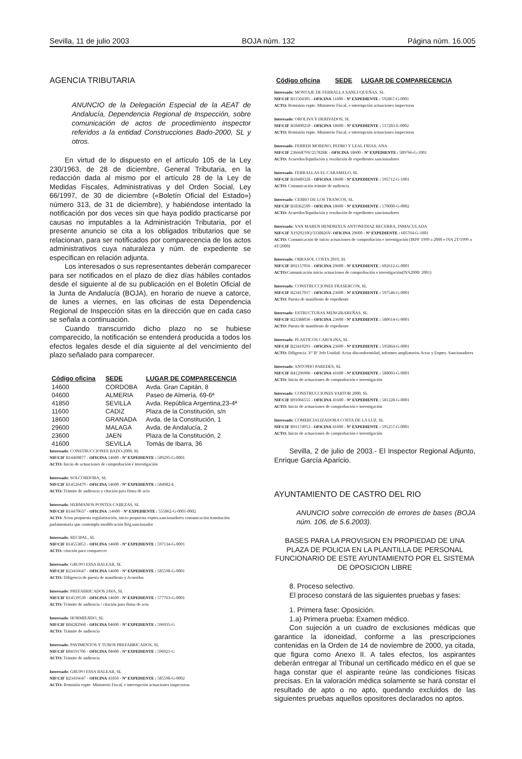Sevilla, 11 de julio 2003 BOJA núm. 132 Página núm. 16.005
AGENCIA TRIBUTARIA
ANUNCIO de la Delegación Especial de la AEAT de Andalucía, Dependencia Regional de Inspección, sobre comunicación de actos de procedimiento inspector referidos a la entidad Construcciones Bado-2000, SL y otros.
En virtud de lo dispuesto en el artículo 105 de la Ley 230/1963, de 28 de diciembre, General Tributaria, en la redacción dada al mismo por el artículo 28 de la Ley de Medidas Fiscales, Administrativas y del Orden Social, Ley 66/1997, de 30 de diciembre («Boletín Oficial del Estado») número 313, de 31 de diciembre), y habiéndose intentado la notificación por dos veces sin que haya podido practicarse por causas no imputables a la Administración Tributaria, por el presente anuncio se cita a los obligados tributarios que se relacionan, para ser notificados por comparecencia de los actos administrativos cuya naturaleza y núm. de expediente se especifican en relación adjunta.
Los interesados o sus representantes deberán comparecer para ser notificados en el plazo de diez días hábiles contados desde el siguiente al de su publicación en el Boletín Oficial de la Junta de Andalucía (BOJA), en horario de nueve a catorce, de lunes a viernes, en las oficinas de esta Dependencia Regional de Inspección sitas en la dirección que en cada caso se señala a continuación.
Cuando transcurrido dicho plazo no se hubiese comparecido, la notificación se entenderá producida a todos los efectos legales desde el día siguiente al del vencimiento del plazo señalado para comparecer.
| Código oficina | SEDE | LUGAR DE COMPARECENCIA |
| --- | --- | --- |
| 14600 | CORDOBA | Avda. Gran Capitán, 8 |
| 04600 | ALMERIA | Paseo de Almería, 69-6ª |
| 41850 | SEVILLA | Avda. República Argentina,23-4ª |
| 11600 | CADIZ | Plaza de la Constitución, s/n |
| 18600 | GRANADA | Avda. de la Constitución, 1 |
| 29600 | MALAGA | Avda. de Andalucía, 2 |
| 23600 | JAEN | Plaza de la Constitución, 2 |
| 41600 | SEVILLA | Tomás de Ibarra, 36 |
Interesado: CONSTRUCCIONES BADO-2000, SL
NIF/CIF B14460877 - OFICINA 14600 - Nº EXPEDIENTE : 589295-G-0001
ACTO: Inicio de actuaciones de comprobación e investigación
Interesado: SOLCORDOBA, SL
NIF/CIF B14526479 - OFICINA 14600 - Nº EXPEDIENTE : 584982-E
ACTO: Trámite de audiencia y citación para firma de acta
Interesado: HERMANOS PONTES CABEZAS, SL
NIF/CIF B14470637 - OFICINA :14600 - Nº EXPEDIENTE : 555862-G-0001-0002
ACTO: Actas propuesta regularización, inicio propuesta exptes.sancionadores comunicación tramitación parlamentaria que contempla modificación Rég.sancionador
Interesado: RECIPAL, SL
NIF/CIF B14553853 - OFICINA 14600 - Nº EXPEDIENTE : 597134-G-0001
ACTO: citación para comparecer
Interesado: GRUPO ESSA BALEAR, SL
NIF/CIF B23416647 - OFICINA 14600 - Nº EXPEDIENTE : 585598-G-0001
ACTO: Diligencia de puesta de manifiesto y Acuerdos
Interesado: PREFABRICADOS JAVA, SL
NIF/CIF B14539530 - OFICINA 14600 - Nº EXPEDIENTE : 577763-G-0001
ACTO: Trámite de audiencia / citación para firma de acta
Interesado: HORMIEJIDO, SL
NIF/CIF B04282968 - OFICINA 04600 - Nº EXPEDIENTE : 596935-G
ACTO: Trámite de audiencia
Interesado: PAVIMENTOS Y TUBOS PREFABRICADOS, SL
NIF/CIF B04191706 - OFICINA 04600 - Nº EXPEDIENTE : 596921-G
ACTO: Trámite de audiencia
Interesado: GRUPO ESSA BALEAR, SL
NIF/CIF B23416647 - OFICINA 41850 - Nº EXPEDIENTE : 585598-G-0002
ACTO: Remisión expte. Ministerio Fiscal, e interrupción actuaciones inspectoras
| Código oficina | SEDE | LUGAR DE COMPARECENCIA |
| --- | --- | --- |
Interesado: MONTAJE DE FERRALLA SANLUQUEÑAS, SL
NIF/CIF B11504305 - OFICINA 11600 - Nº EXPEDIENTE : 592867-G-0001
ACTO: Remisión expte. Ministerio Fiscal, e interrupción actuaciones inspectoras
Interesado: OROLIVA Y DERIVADOS, SL
NIF/CIF B18490250 - OFICINA 18600 - Nº EXPEDIENTE : 517283-E-0002
ACTO: Remisión expte. Ministerio Fiscal, e interrupción actuaciones inspectoras
Interesado: FERRER MORENO, PEDRO Y LEAL FRIAS, ANA
NIF/CIF 23666879V/257828K - OFICINA 18600 - Nº EXPEDIENTE : 589766-G-1001
ACTO: Acuerdos/liquidación y resolución de expedientes sancionadores
Interesado: FERRALLAS EL CARAMELO, SL
NIF/CIF B18489328 - OFICINA 18600 - Nº EXPEDIENTE : 595712-G-1001
ACTO: Comunicación trámite de audiencia
Interesado: CERRO DE LOS TRANCOS, SL
NIF/CIF B18362509 - OFICINA 18600 - Nº EXPEDIENTE : 570000-G-0002
ACTO: Acuerdos/liquidación y resolución de expedientes sancionadores
Interesado: VAN MAREN HENDRIXUS ANTONI/DIAZ BECERRA, INMACULADA
NIF/CIF X1929210Q/3338826V- OFICINA 29600 - Nº EXPEDIENTE : 605764-G-1001
ACTO: Comunicación de inicio actuaciones de comprobación e investigación (IRPF 1999 a 2000 e IVA 2T/1999 a 4T/2000)
Interesado: OBRASOL COSTA 2010, SL
NIF/CIF B92157056 - OFICINA 29600 - Nº EXPEDIENTE : 602612-G-0001
ACTO: Comunicación inicio actuaciones de comprobación e investigación(IVA2000/ 2001)
Interesado: CONSTRUCCIONES FRASERCON, SL
NIF/CIF B23417017 - OFICINA 23600 - Nº EXPEDIENTE : 597546-G-0001
ACTO: Puesta de manifiesto de expediente
Interesado: ESTRUCTURAS MENGIBAREÑAS, SL
NIF/CIF B23388036 - OFICINA 23600 - Nº EXPEDIENTE : 580614-G-0001
ACTO: Puesta de manifiesto de expediente
Interesado: PLASTICOS CAROLINA, SL
NIF/CIF B23410293 - OFICINA 23600 - Nº EXPEDIENTE : 595864-G-0001
ACTO: Diligencia .Vº Bº Jefe Unidad. Actas disconformidad, informes ampliatorios Actas y Exptes. Sancionadores
Interesado: ANTONIO PAREDES, SL
NIF/CIF B41296906 - OFICINA 41600 - Nº EXPEDIENTE : 588003-G-0001
ACTO: Inicio de actuaciones de comprobación e investigación
Interesado: CONSTRUCCIONES VARTOR 2000, SL
NIF/CIF B91066555 - OFICINA 41600 - Nº EXPEDIENTE : 581228-G-0001
ACTO: Inicio de actuaciones de comprobación e investigación
Interesado: COMERCIALIZADORA COSTA DE LA LUZ, SL
NIF/CIF B91174953 - OFICINA 41600 - Nº EXPEDIENTE : 595257-G-0001
ACTO: Inicio de actuaciones de comprobación e investigación
Sevilla, 2 de julio de 2003.- El Inspector Regional Adjunto, Enrique García Aparicio.
AYUNTAMIENTO DE CASTRO DEL RIO
ANUNCIO sobre corrección de errores de bases (BOJA núm. 106, de 5.6.2003).
BASES PARA LA PROVISION EN PROPIEDAD DE UNA PLAZA DE POLICIA EN LA PLANTILLA DE PERSONAL FUNCIONARIO DE ESTE AYUNTAMIENTO POR EL SISTEMA DE OPOSICION LIBRE
8. Proceso selectivo.
El proceso constará de las siguientes pruebas y fases:
1. Primera fase: Oposición.
1.a) Primera prueba: Examen médico.
Con sujeción a un cuadro de exclusiones médicas que garantice la idoneidad, conforme a las prescripciones contenidas en la Orden de 14 de noviembre de 2000, ya citada, que figura como Anexo II. A tales efectos, los aspirantes deberán entregar al Tribunal un certificado médico en el que se haga constar que el aspirante reúne las condiciones físicas precisas. En la valoración médica solamente se hará constar el resultado de apto o no apto, quedando excluidos de las siguientes pruebas aquellos opositores declarados no aptos.